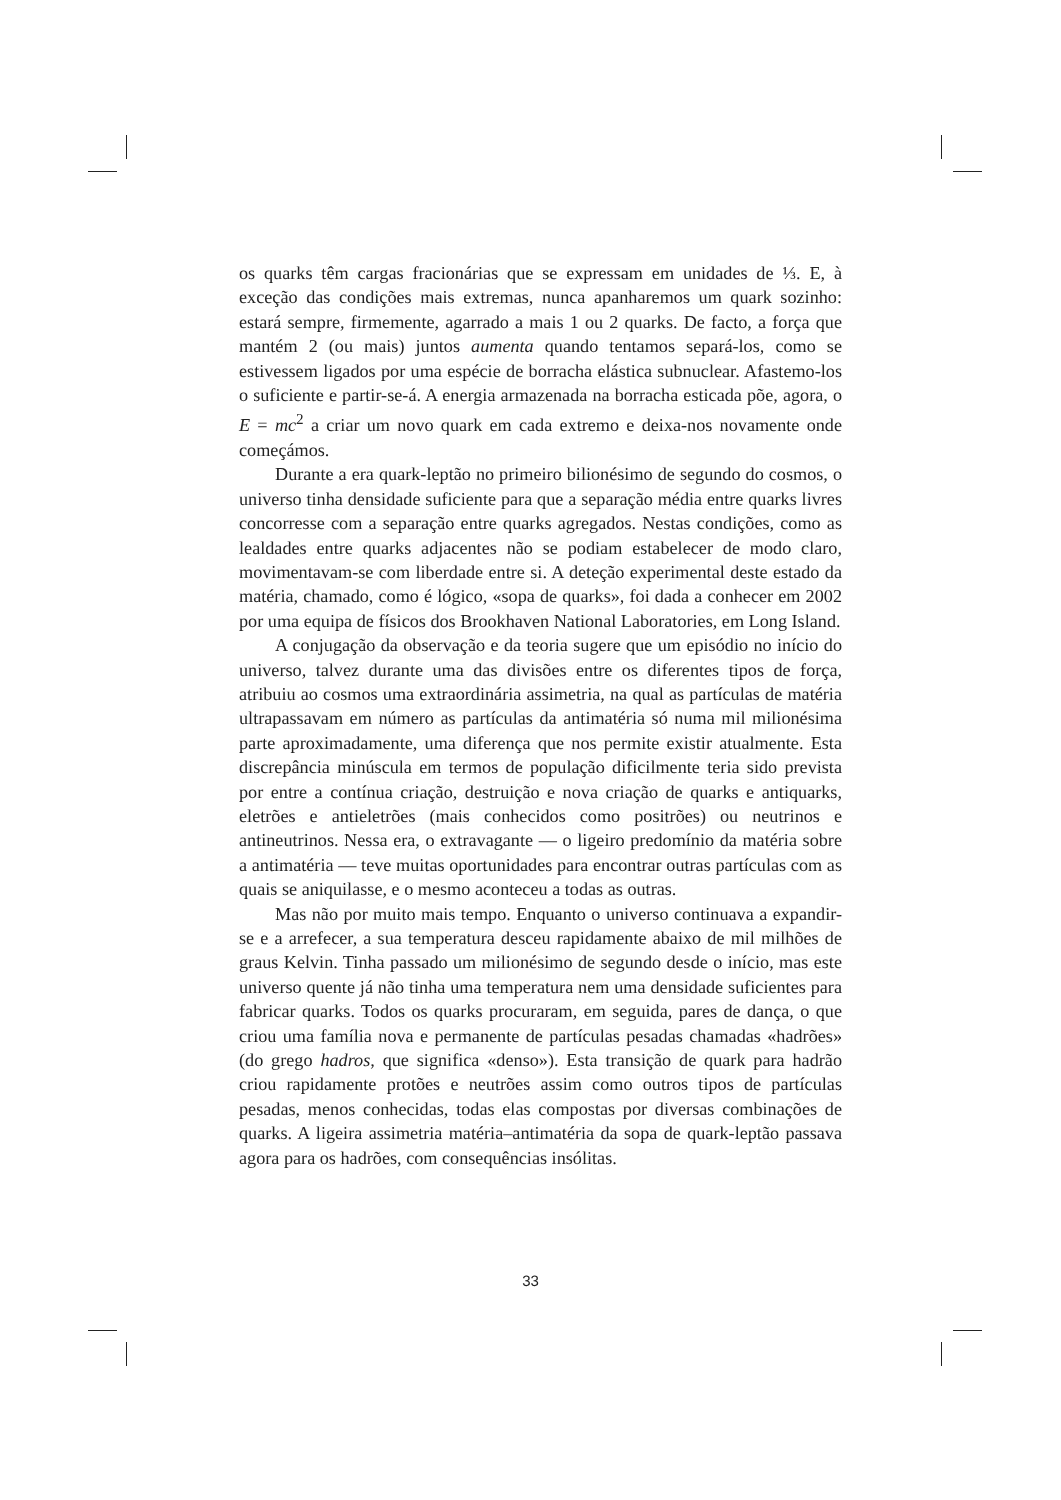os quarks têm cargas fracionárias que se expressam em unidades de ⅓. E, à exceção das condições mais extremas, nunca apanharemos um quark sozinho: estará sempre, firmemente, agarrado a mais 1 ou 2 quarks. De facto, a força que mantém 2 (ou mais) juntos aumenta quando tentamos separá-los, como se estivessem ligados por uma espécie de borracha elástica subnuclear. Afastemo-los o suficiente e partir-se-á. A energia armazenada na borracha esticada põe, agora, o E = mc<sup>2</sup> a criar um novo quark em cada extremo e deixa-nos novamente onde começámos.
Durante a era quark-leptão no primeiro bilionésimo de segundo do cosmos, o universo tinha densidade suficiente para que a separação média entre quarks livres concorresse com a separação entre quarks agregados. Nestas condições, como as lealdades entre quarks adjacentes não se podiam estabelecer de modo claro, movimentavam-se com liberdade entre si. A deteção experimental deste estado da matéria, chamado, como é lógico, «sopa de quarks», foi dada a conhecer em 2002 por uma equipa de físicos dos Brookhaven National Laboratories, em Long Island.
A conjugação da observação e da teoria sugere que um episódio no início do universo, talvez durante uma das divisões entre os diferentes tipos de força, atribuiu ao cosmos uma extraordinária assimetria, na qual as partículas de matéria ultrapassavam em número as partículas da antimatéria só numa mil milionésima parte aproximadamente, uma diferença que nos permite existir atualmente. Esta discrepância minúscula em termos de população dificilmente teria sido prevista por entre a contínua criação, destruição e nova criação de quarks e antiquarks, eletrões e antieletrões (mais conhecidos como positrões) ou neutrinos e antineutrinos. Nessa era, o extravagante — o ligeiro predomínio da matéria sobre a antimatéria — teve muitas oportunidades para encontrar outras partículas com as quais se aniquilasse, e o mesmo aconteceu a todas as outras.
Mas não por muito mais tempo. Enquanto o universo continuava a expandir-se e a arrefecer, a sua temperatura desceu rapidamente abaixo de mil milhões de graus Kelvin. Tinha passado um milionésimo de segundo desde o início, mas este universo quente já não tinha uma temperatura nem uma densidade suficientes para fabricar quarks. Todos os quarks procuraram, em seguida, pares de dança, o que criou uma família nova e permanente de partículas pesadas chamadas «hadrões» (do grego hadros, que significa «denso»). Esta transição de quark para hadrão criou rapidamente protões e neutrões assim como outros tipos de partículas pesadas, menos conhecidas, todas elas compostas por diversas combinações de quarks. A ligeira assimetria matéria–antimatéria da sopa de quark-leptão passava agora para os hadrões, com consequências insólitas.
33